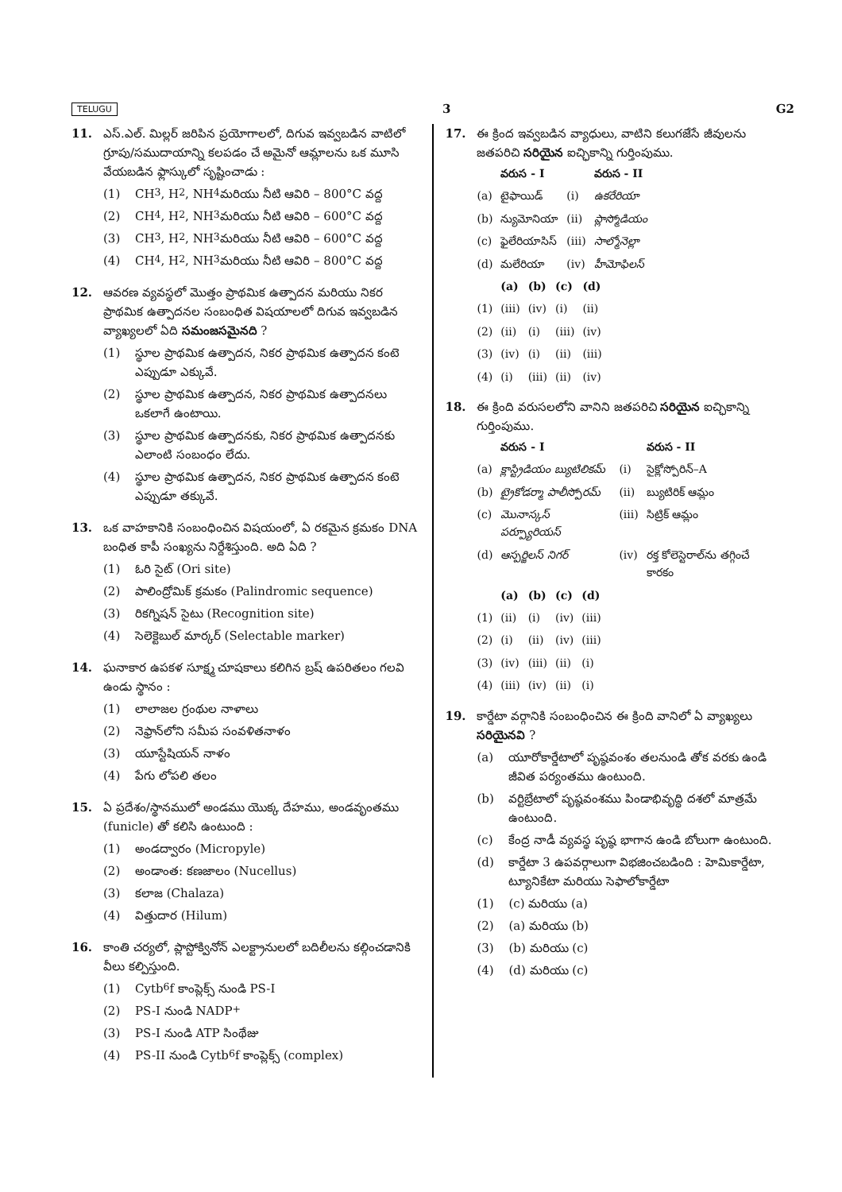TELUGU 3 G2
11. ఎస్.ఎల్. మిల్లర్ జరిపిన ప్రయోగాలలో, దిగువ ఇవ్వబడిన వాటిలో గ్రూపు/సముదాయాన్ని కలపడం చే అమైనో ఆమ్లాలను ఒక మూసి వేయబడిన ఫ్లాస్కులో సృష్టించాడు :
(1) CH<sub>3</sub>, H<sub>2</sub>, NH<sub>4</sub> మరియు నీటి ఆవిరి – 800°C వద్ద
(2) CH<sub>4</sub>, H<sub>2</sub>, NH<sub>3</sub> మరియు నీటి ఆవిరి – 600°C వద్ద
(3) CH<sub>3</sub>, H<sub>2</sub>, NH<sub>3</sub> మరియు నీటి ఆవిరి – 600°C వద్ద
(4) CH<sub>4</sub>, H<sub>2</sub>, NH<sub>3</sub> మరియు నీటి ఆవిరి – 800°C వద్ద
12. ఆవరణ వ్యవస్థలో మొత్తం ప్రాథమిక ఉత్పాదన మరియు నికర ప్రాథమిక ఉత్పాదనల సంబంధిత విషయాలలో దిగువ ఇవ్వబడిన వ్యాఖ్యలలో ఏది సమంజసమైనది ?
(1) స్థూల ప్రాథమిక ఉత్పాదన, నికర ప్రాథమిక ఉత్పాదన కంటె ఎప్పుడూ ఎక్కువే.
(2) స్థూల ప్రాథమిక ఉత్పాదన, నికర ప్రాథమిక ఉత్పాదనలు ఒకలాగే ఉంటాయి.
(3) స్థూల ప్రాథమిక ఉత్పాదనకు, నికర ప్రాథమిక ఉత్పాదనకు ఎలాంటి సంబంధం లేదు.
(4) స్థూల ప్రాథమిక ఉత్పాదన, నికర ప్రాథమిక ఉత్పాదన కంటె ఎప్పుడూ తక్కువే.
13. ఒక వాహకానికి సంబంధించిన విషయంలో, ఏ రకమైన క్రమకం DNA బంధిత కాపీ సంఖ్యను నిర్దేశిస్తుంది. అది ఏది ?
(1) ఓరి సైట్ (Ori site)
(2) పాలింద్రోమిక్ క్రమకం (Palindromic sequence)
(3) రికగ్నిషన్ సైటు (Recognition site)
(4) సెలెక్టెబుల్ మార్కర్ (Selectable marker)
14. ఘనాకార ఉపకళ సూక్ష్మ చూషకాలు కలిగిన బ్రష్ ఉపరితలం గలవి ఉండు స్థానం :
(1) లాలాజల గ్రంథుల నాళాలు
(2) నెఫ్రాన్‌లోని సమీప సంవళితనాళం
(3) యూస్టేషియన్ నాళం
(4) పేగు లోపలి తలం
15. ఏ ప్రదేశం/స్థానములో అండము యొక్క దేహము, అండవృంతము (funicle) తో కలిసి ఉంటుంది :
(1) అండద్వారం (Micropyle)
(2) అండాంత: కణజాలం (Nucellus)
(3) కలాజ (Chalaza)
(4) విత్తుదార (Hilum)
16. కాంతి చర్యలో, ప్లాస్టోక్వినోన్ ఎలక్ట్రానులలో బదిలీలను కల్గించడానికి వీలు కల్పిస్తుంది.
(1) Cytb<sub>6</sub>f కాంప్లెక్స్ నుండి PS-I
(2) PS-I నుండి NADP<sup>+</sup>
(3) PS-I నుండి ATP సింథేజు
(4) PS-II నుండి Cytb<sub>6</sub>f కాంప్లెక్స్ (complex)
17. ఈ క్రింద ఇవ్వబడిన వ్యాధులు, వాటిని కలుగజేసే జీవులను జతపరిచి సరియైన ఐచ్ఛికాన్ని గుర్తింపుము.
| | వరుస - I | | వరుస - II |
| --- | --- | --- | --- |
| (a) | టైఫాయిడ్ | (i) | ఉకరేరియా |
| (b) | న్యుమోనియా | (ii) | ప్లాస్మోడియం |
| (c) | ఫైలేరియాసిస్ | (iii) | సాల్మోనెల్లా |
| (d) | మలేరియా | (iv) | హీమోఫిలస్ |
| | (a) | (b) | (c) | (d) |
| --- | --- | --- | --- | --- |
| (1) | (iii) | (iv) | (i) | (ii) |
| (2) | (ii) | (i) | (iii) | (iv) |
| (3) | (iv) | (i) | (ii) | (iii) |
| (4) | (i) | (iii) | (ii) | (iv) |
18. ఈ క్రింది వరుసలలోని వానిని జతపరిచి సరియైన ఐచ్ఛికాన్ని గుర్తింపుము.
| | వరుస - I | | వరుస - II |
| --- | --- | --- | --- |
| (a) | క్లాస్ట్రిడియం బ్యుటిలికమ్ | (i) | సైక్లోస్పోరిన్–A |
| (b) | ట్రైకోడర్మా పాలీస్పోరమ్ | (ii) | బ్యుటిరిక్ ఆమ్లం |
| (c) | మొనాస్కస్ పర్ప్యూరియస్ | (iii) | సిట్రిక్ ఆమ్లం |
| (d) | ఆస్పర్జిలస్ నిగర్ | (iv) | రక్త కోలెస్టెరాల్‌ను తగ్గించే కారకం |
| | (a) | (b) | (c) | (d) |
| --- | --- | --- | --- | --- |
| (1) | (ii) | (i) | (iv) | (iii) |
| (2) | (i) | (ii) | (iv) | (iii) |
| (3) | (iv) | (iii) | (ii) | (i) |
| (4) | (iii) | (iv) | (ii) | (i) |
19. కార్డేటా వర్గానికి సంబంధించిన ఈ క్రింది వానిలో ఏ వ్యాఖ్యలు సరియైనవి ?
(a) యూరోకార్డేటాలో పృష్ఠవంశం తలనుండి తోక వరకు ఉండి జీవిత పర్యంతము ఉంటుంది.
(b) వర్టిబ్రేటాలో పృష్ఠవంశము పిండాభివృద్ధి దశలో మాత్రమే ఉంటుంది.
(c) కేంద్ర నాడీ వ్యవస్థ పృష్ఠ భాగాన ఉండి బోలుగా ఉంటుంది.
(d) కార్డేటా 3 ఉపవర్గాలుగా విభజించబడింది : హెమికార్డేటా, ట్యూనికేటా మరియు సెఫాలోకార్డేటా
(1) (c) మరియు (a)
(2) (a) మరియు (b)
(3) (b) మరియు (c)
(4) (d) మరియు (c)